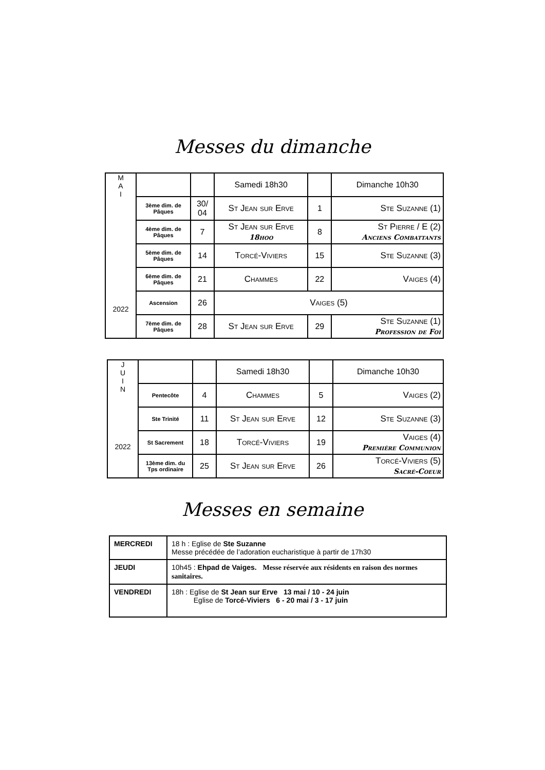Messes du dimanche
| M A I 2022 | | | Samedi 18h30 | | Dimanche 10h30 |
| | 3ème dim. de Pâques | 30/ 04 | St Jean sur Erve | 1 | Ste Suzanne (1) |
| | 4ème dim. de Pâques | 7 | St Jean sur Erve 18hoo | 8 | St Pierre / E (2) Anciens Combattants |
| | 5ème dim. de Pâques | 14 | Torcé-Viviers | 15 | Ste Suzanne (3) |
| | 6ème dim. de Pâques | 21 | Chammes | 22 | Vaiges (4) |
| | Ascension | 26 | Vaiges (5) | | |
| | 7ème dim. de Pâques | 28 | St Jean sur Erve | 29 | Ste Suzanne (1) Profession de Foi |
| J U I N 2022 | | | Samedi 18h30 | | Dimanche 10h30 |
| | Pentecôte | 4 | Chammes | 5 | Vaiges (2) |
| | Ste Trinité | 11 | St Jean sur Erve | 12 | Ste Suzanne (3) |
| | St Sacrement | 18 | Torcé-Viviers | 19 | Vaiges (4) Première Communion |
| | 13ème dim. du Tps ordinaire | 25 | St Jean sur Erve | 26 | Torcé-Viviers (5) Sacré-Coeur |
Messes en semaine
| MERCREDI | 18 h : Eglise de Ste Suzanne Messe précédée de l’adoration eucharistique à partir de 17h30 |
| JEUDI | 10h45 : Ehpad de Vaiges. Messe réservée aux résidents en raison des normes sanitaires. |
| VENDREDI | 18h : Eglise de St Jean sur Erve 13 mai / 10 - 24 juin Eglise de Torcé-Viviers 6 - 20 mai / 3 - 17 juin |